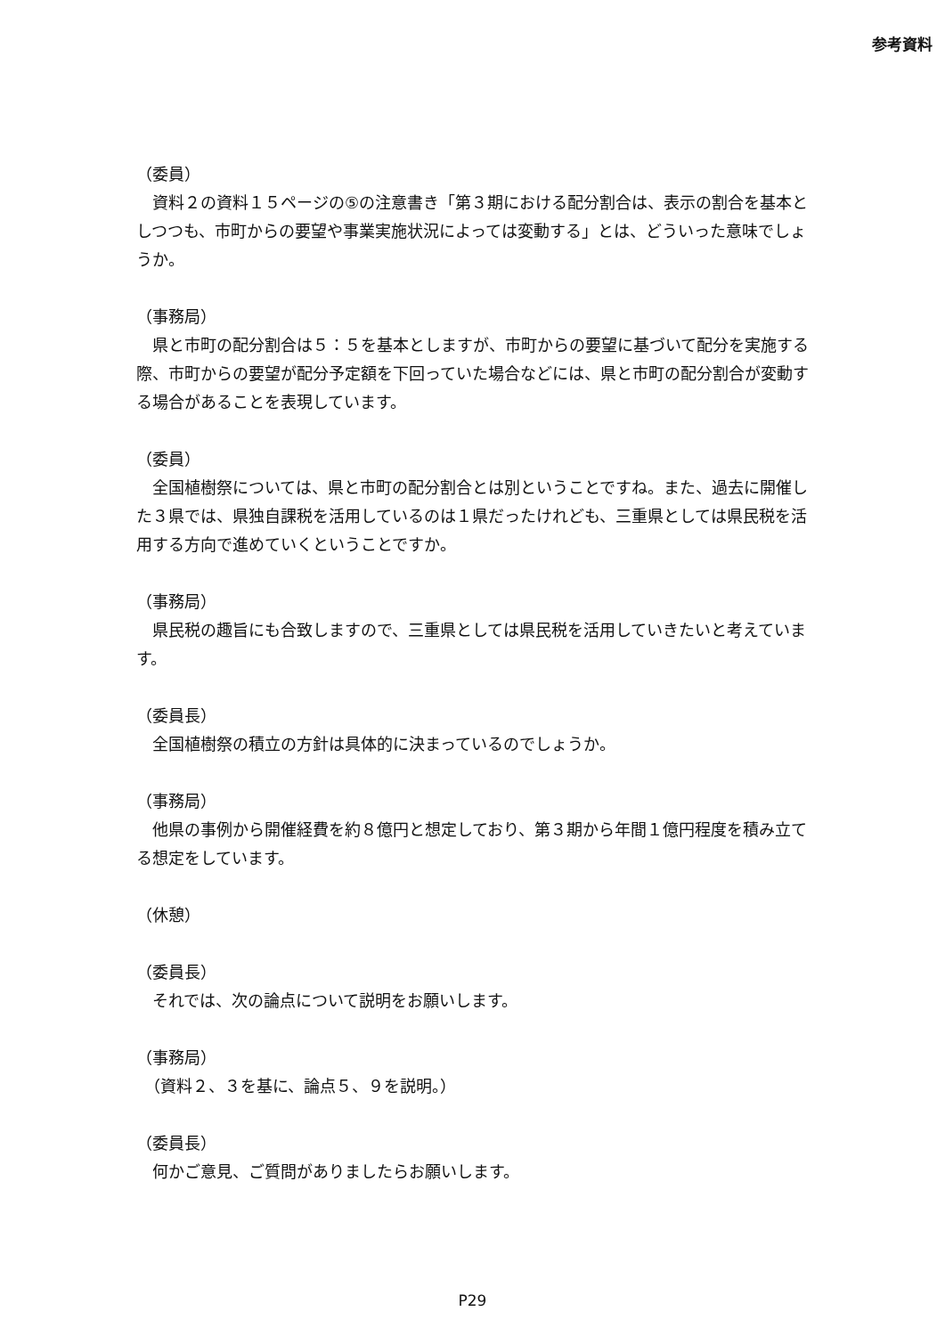参考資料
（委員）
　資料２の資料１５ページの⑤の注意書き「第３期における配分割合は、表示の割合を基本としつつも、市町からの要望や事業実施状況によっては変動する」とは、どういった意味でしょうか。
（事務局）
　県と市町の配分割合は５：５を基本としますが、市町からの要望に基づいて配分を実施する際、市町からの要望が配分予定額を下回っていた場合などには、県と市町の配分割合が変動する場合があることを表現しています。
（委員）
　全国植樹祭については、県と市町の配分割合とは別ということですね。また、過去に開催した３県では、県独自課税を活用しているのは１県だったけれども、三重県としては県民税を活用する方向で進めていくということですか。
（事務局）
　県民税の趣旨にも合致しますので、三重県としては県民税を活用していきたいと考えています。
（委員長）
　全国植樹祭の積立の方針は具体的に決まっているのでしょうか。
（事務局）
　他県の事例から開催経費を約８億円と想定しており、第３期から年間１億円程度を積み立てる想定をしています。
（休憩）
（委員長）
　それでは、次の論点について説明をお願いします。
（事務局）
　（資料２、３を基に、論点５、９を説明。）
（委員長）
　何かご意見、ご質問がありましたらお願いします。
P29